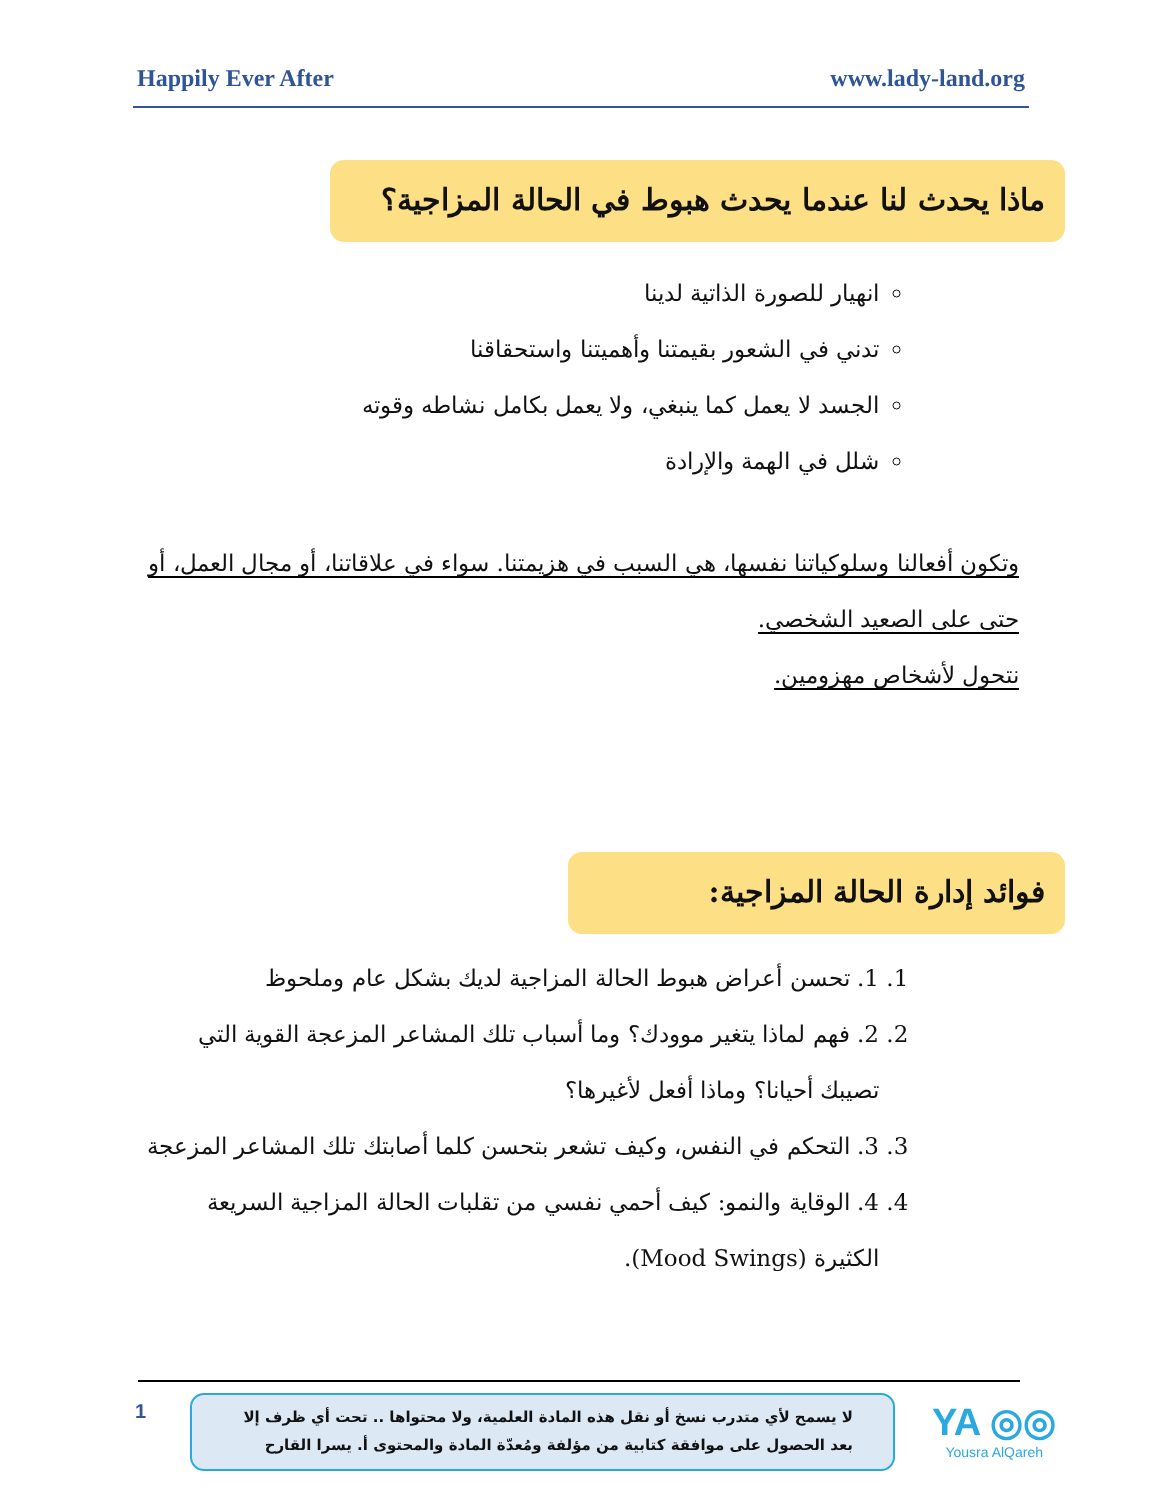Happily Ever After www.lady-land.org
ماذا يحدث لنا عندما يحدث هبوط في الحالة المزاجية؟
انهيار للصورة الذاتية لدينا
تدني في الشعور بقيمتنا وأهميتنا واستحقاقنا
الجسد لا يعمل كما ينبغي، ولا يعمل بكامل نشاطه وقوته
شلل في الهمة والإرادة
وتكون أفعالنا وسلوكياتنا نفسها، هي السبب في هزيمتنا. سواء في علاقاتنا، أو مجال العمل، أو
حتى على الصعيد الشخصي.
نتحول لأشخاص مهزومين.
فوائد إدارة الحالة المزاجية:
1. 1. تحسن أعراض هبوط الحالة المزاجية لديك بشكل عام وملحوظ
2. 2. فهم لماذا يتغير موودك؟ وما أسباب تلك المشاعر المزعجة القوية التي تصيبك أحيانا؟ وماذا أفعل لأغيرها؟
3. 3. التحكم في النفس، وكيف تشعر بتحسن كلما أصابتك تلك المشاعر المزعجة
4. 4. الوقاية والنمو: كيف أحمي نفسي من تقلبات الحالة المزاجية السريعة الكثيرة (Mood Swings).
1
لا يسمح لأي متدرب نسخ أو نقل هذه المادة العلمية، ولا محتواها .. تحت أي ظرف إلا بعد الحصول على موافقة كتابية من مؤلفة ومُعدّة المادة والمحتوى أ. يسرا القارح
YA ◎◎
Yousra AlQareh